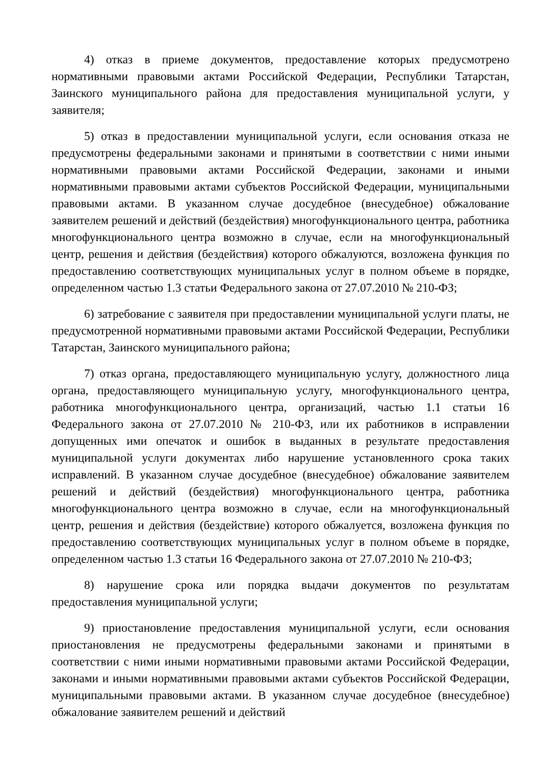4) отказ в приеме документов, предоставление которых предусмотрено нормативными правовыми актами Российской Федерации, Республики Татарстан, Заинского муниципального района для предоставления муниципальной услуги, у заявителя;
5) отказ в предоставлении муниципальной услуги, если основания отказа не предусмотрены федеральными законами и принятыми в соответствии с ними иными нормативными правовыми актами Российской Федерации, законами и иными нормативными правовыми актами субъектов Российской Федерации, муниципальными правовыми актами. В указанном случае досудебное (внесудебное) обжалование заявителем решений и действий (бездействия) многофункционального центра, работника многофункционального центра возможно в случае, если на многофункциональный центр, решения и действия (бездействия) которого обжалуются, возложена функция по предоставлению соответствующих муниципальных услуг в полном объеме в порядке, определенном частью 1.3 статьи Федерального закона от 27.07.2010 № 210-ФЗ;
6) затребование с заявителя при предоставлении муниципальной услуги платы, не предусмотренной нормативными правовыми актами Российской Федерации, Республики Татарстан, Заинского муниципального района;
7) отказ органа, предоставляющего муниципальную услугу, должностного лица органа, предоставляющего муниципальную услугу, многофункционального центра, работника многофункционального центра, организаций, частью 1.1 статьи 16 Федерального закона от 27.07.2010 № 210-ФЗ, или их работников в исправлении допущенных ими опечаток и ошибок в выданных в результате предоставления муниципальной услуги документах либо нарушение установленного срока таких исправлений. В указанном случае досудебное (внесудебное) обжалование заявителем решений и действий (бездействия) многофункционального центра, работника многофункционального центра возможно в случае, если на многофункциональный центр, решения и действия (бездействие) которого обжалуется, возложена функция по предоставлению соответствующих муниципальных услуг в полном объеме в порядке, определенном частью 1.3 статьи 16 Федерального закона от 27.07.2010 № 210-ФЗ;
8) нарушение срока или порядка выдачи документов по результатам предоставления муниципальной услуги;
9) приостановление предоставления муниципальной услуги, если основания приостановления не предусмотрены федеральными законами и принятыми в соответствии с ними иными нормативными правовыми актами Российской Федерации, законами и иными нормативными правовыми актами субъектов Российской Федерации, муниципальными правовыми актами. В указанном случае досудебное (внесудебное) обжалование заявителем решений и действий